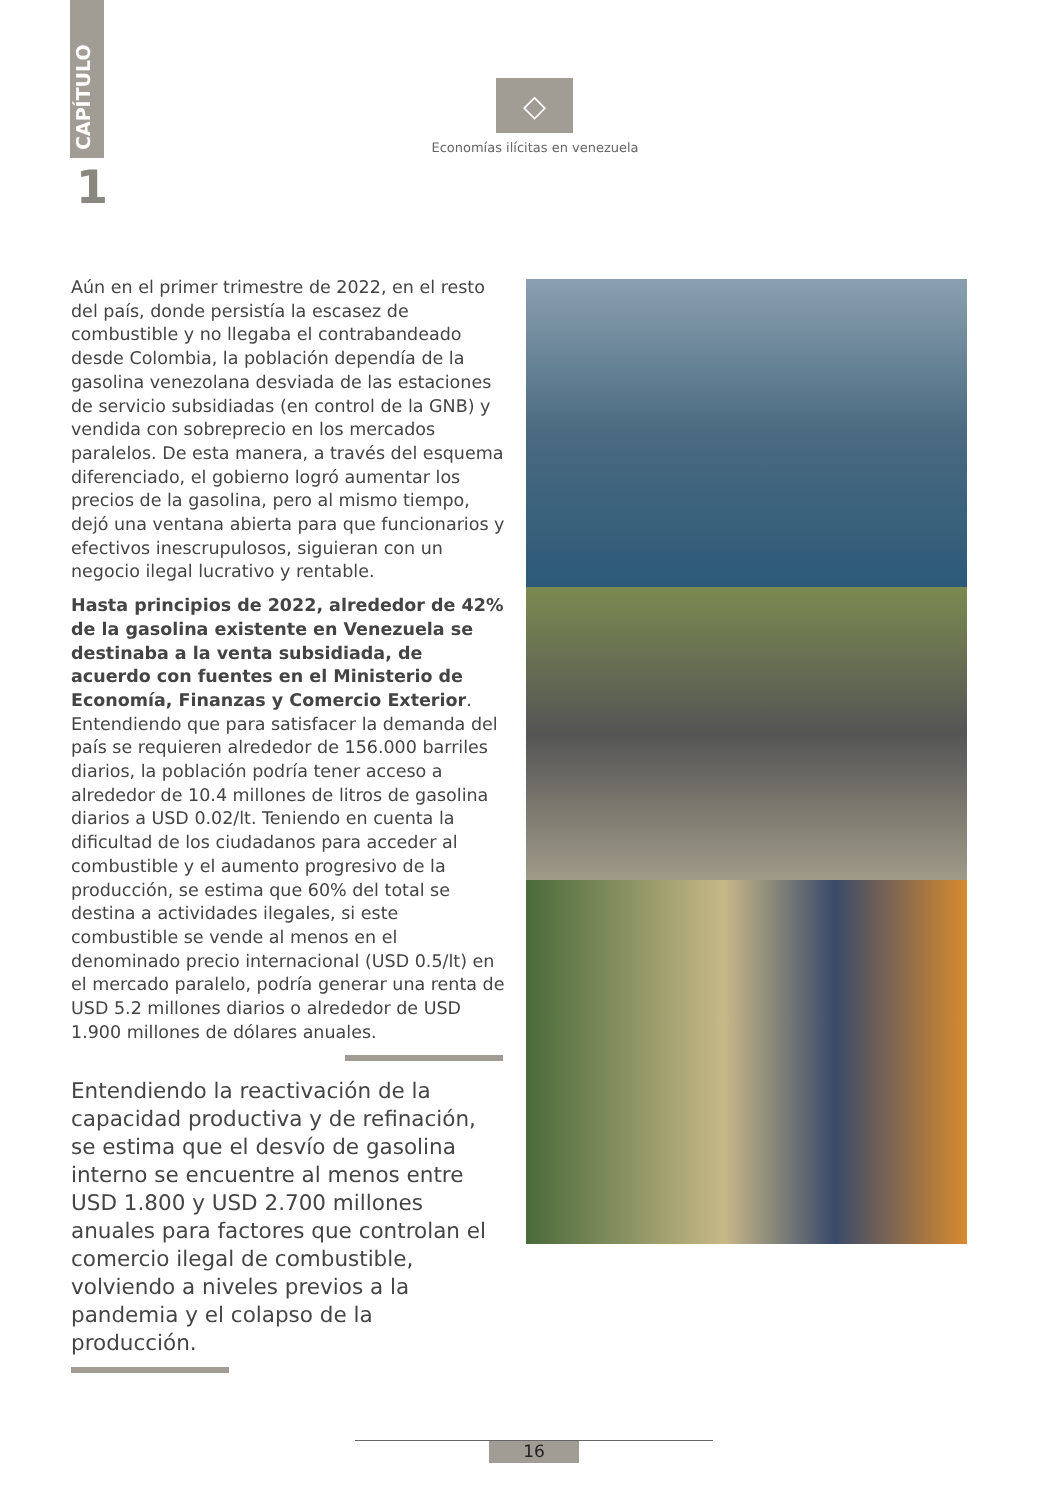CAPÍTULO
1
◇
Economías ilícitas en venezuela
Aún en el primer trimestre de 2022, en el resto del país, donde persistía la escasez de combustible y no llegaba el contrabandeado desde Colombia, la población dependía de la gasolina venezolana desviada de las estaciones de servicio subsidiadas (en control de la GNB) y vendida con sobreprecio en los mercados paralelos. De esta manera, a través del esquema diferenciado, el gobierno logró aumentar los precios de la gasolina, pero al mismo tiempo, dejó una ventana abierta para que funcionarios y efectivos inescrupulosos, siguieran con un negocio ilegal lucrativo y rentable.
Hasta principios de 2022, alrededor de 42% de la gasolina existente en Venezuela se destinaba a la venta subsidiada, de acuerdo con fuentes en el Ministerio de Economía, Finanzas y Comercio Exterior. Entendiendo que para satisfacer la demanda del país se requieren alrededor de 156.000 barriles diarios, la población podría tener acceso a alrededor de 10.4 millones de litros de gasolina diarios a USD 0.02/lt. Teniendo en cuenta la dificultad de los ciudadanos para acceder al combustible y el aumento progresivo de la producción, se estima que 60% del total se destina a actividades ilegales, si este combustible se vende al menos en el denominado precio internacional (USD 0.5/lt) en el mercado paralelo, podría generar una renta de USD 5.2 millones diarios o alrededor de USD 1.900 millones de dólares anuales.
Entendiendo la reactivación de la capacidad productiva y de refinación, se estima que el desvío de gasolina interno se encuentre al menos entre USD 1.800 y USD 2.700 millones anuales para factores que controlan el comercio ilegal de combustible, volviendo a niveles previos a la pandemia y el colapso de la producción.
16